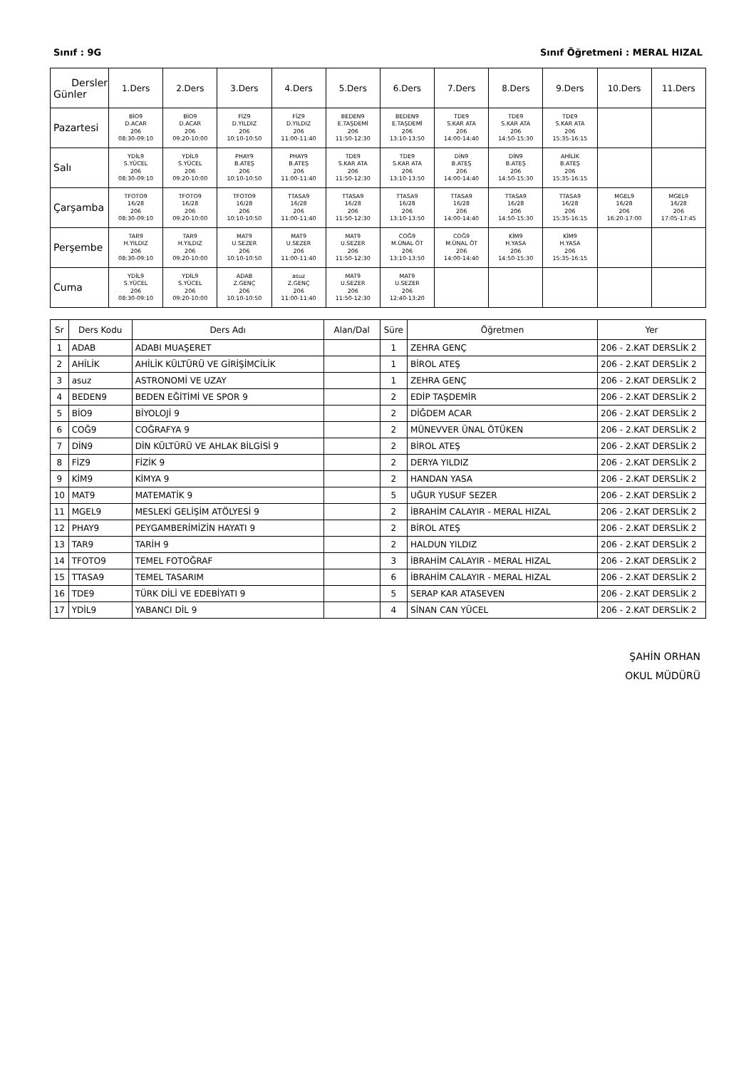Sınıf : 9G Sınıf Öğretmeni : MERAL HIZAL
| Dersler Günler | 1.Ders | 2.Ders | 3.Ders | 4.Ders | 5.Ders | 6.Ders | 7.Ders | 8.Ders | 9.Ders | 10.Ders | 11.Ders |
| --- | --- | --- | --- | --- | --- | --- | --- | --- | --- | --- | --- |
| Pazartesi | BİO9 D.ACAR 206 08:30-09:10 | BİO9 D.ACAR 206 09:20-10:00 | FİZ9 D.YILDIZ 206 10:10-10:50 | FİZ9 D.YILDIZ 206 11:00-11:40 | BEDEN9 E.TAŞDEMİ 206 11:50-12:30 | BEDEN9 E.TAŞDEMİ 206 13:10-13:50 | TDE9 S.KAR ATA 206 14:00-14:40 | TDE9 S.KAR ATA 206 14:50-15:30 | TDE9 S.KAR ATA 206 15:35-16:15 | | |
| Salı | YDİL9 S.YÜCEL 206 08:30-09:10 | YDİL9 S.YÜCEL 206 09:20-10:00 | PHAY9 B.ATEŞ 206 10:10-10:50 | PHAY9 B.ATEŞ 206 11:00-11:40 | TDE9 S.KAR ATA 206 11:50-12:30 | TDE9 S.KAR ATA 206 13:10-13:50 | DİN9 B.ATEŞ 206 14:00-14:40 | DİN9 B.ATEŞ 206 14:50-15:30 | AHİLİK B.ATEŞ 206 15:35-16:15 | | |
| Çarşamba | TFOTO9 16/28 206 08:30-09:10 | TFOTO9 16/28 206 09:20-10:00 | TFOTO9 16/28 206 10:10-10:50 | TTASA9 16/28 206 11:00-11:40 | TTASA9 16/28 206 11:50-12:30 | TTASA9 16/28 206 13:10-13:50 | TTASA9 16/28 206 14:00-14:40 | TTASA9 16/28 206 14:50-15:30 | TTASA9 16/28 206 15:35-16:15 | MGEL9 16/28 206 16:20-17:00 | MGEL9 16/28 206 17:05-17:45 |
| Perşembe | TAR9 H.YILDIZ 206 08:30-09:10 | TAR9 H.YILDIZ 206 09:20-10:00 | MAT9 U.SEZER 206 10:10-10:50 | MAT9 U.SEZER 206 11:00-11:40 | MAT9 U.SEZER 206 11:50-12:30 | COĞ9 M.ÜNAL ÖT 206 13:10-13:50 | COĞ9 M.ÜNAL ÖT 206 14:00-14:40 | KİM9 H.YASA 206 14:50-15:30 | KİM9 H.YASA 206 15:35-16:15 | | |
| Cuma | YDİL9 S.YÜCEL 206 08:30-09:10 | YDİL9 S.YÜCEL 206 09:20-10:00 | ADAB Z.GENÇ 206 10:10-10:50 | asuz Z.GENÇ 206 11:00-11:40 | MAT9 U.SEZER 206 11:50-12:30 | MAT9 U.SEZER 206 12:40-13:20 | | | | | |
| Sr | Ders Kodu | Ders Adı | Alan/Dal | Süre | Öğretmen | Yer |
| --- | --- | --- | --- | --- | --- | --- |
| 1 | ADAB | ADABI MUAŞERET | | 1 | ZEHRA GENÇ | 206 - 2.KAT DERSLİK 2 |
| 2 | AHİLİK | AHİLİK KÜLTÜRÜ VE GİRİŞİMCİLİK | | 1 | BİROL ATEŞ | 206 - 2.KAT DERSLİK 2 |
| 3 | asuz | ASTRONOMİ VE UZAY | | 1 | ZEHRA GENÇ | 206 - 2.KAT DERSLİK 2 |
| 4 | BEDEN9 | BEDEN EĞİTİMİ VE SPOR 9 | | 2 | EDİP TAŞDEMİR | 206 - 2.KAT DERSLİK 2 |
| 5 | BİO9 | BİYOLOJİ 9 | | 2 | DİĞDEM ACAR | 206 - 2.KAT DERSLİK 2 |
| 6 | COĞ9 | COĞRAFYA 9 | | 2 | MÜNEVVER ÜNAL ÖTÜKEN | 206 - 2.KAT DERSLİK 2 |
| 7 | DİN9 | DİN KÜLTÜRÜ VE AHLAK BİLGİSİ 9 | | 2 | BİROL ATEŞ | 206 - 2.KAT DERSLİK 2 |
| 8 | FİZ9 | FİZİK 9 | | 2 | DERYA YILDIZ | 206 - 2.KAT DERSLİK 2 |
| 9 | KİM9 | KİMYA 9 | | 2 | HANDAN YASA | 206 - 2.KAT DERSLİK 2 |
| 10 | MAT9 | MATEMATİK 9 | | 5 | UĞUR YUSUF SEZER | 206 - 2.KAT DERSLİK 2 |
| 11 | MGEL9 | MESLEKİ GELİŞİM ATÖLYESİ 9 | | 2 | İBRAHİM CALAYIR - MERAL HIZAL | 206 - 2.KAT DERSLİK 2 |
| 12 | PHAY9 | PEYGAMBERİMİZİN HAYATI 9 | | 2 | BİROL ATEŞ | 206 - 2.KAT DERSLİK 2 |
| 13 | TAR9 | TARİH 9 | | 2 | HALDUN YILDIZ | 206 - 2.KAT DERSLİK 2 |
| 14 | TFOTO9 | TEMEL FOTOĞRAF | | 3 | İBRAHİM CALAYIR - MERAL HIZAL | 206 - 2.KAT DERSLİK 2 |
| 15 | TTASA9 | TEMEL TASARIM | | 6 | İBRAHİM CALAYIR - MERAL HIZAL | 206 - 2.KAT DERSLİK 2 |
| 16 | TDE9 | TÜRK DİLİ VE EDEBİYATI 9 | | 5 | SERAP KAR ATASEVEN | 206 - 2.KAT DERSLİK 2 |
| 17 | YDİL9 | YABANCI DİL 9 | | 4 | SİNAN CAN YÜCEL | 206 - 2.KAT DERSLİK 2 |
ŞAHİN ORHAN
OKUL MÜDÜRÜ